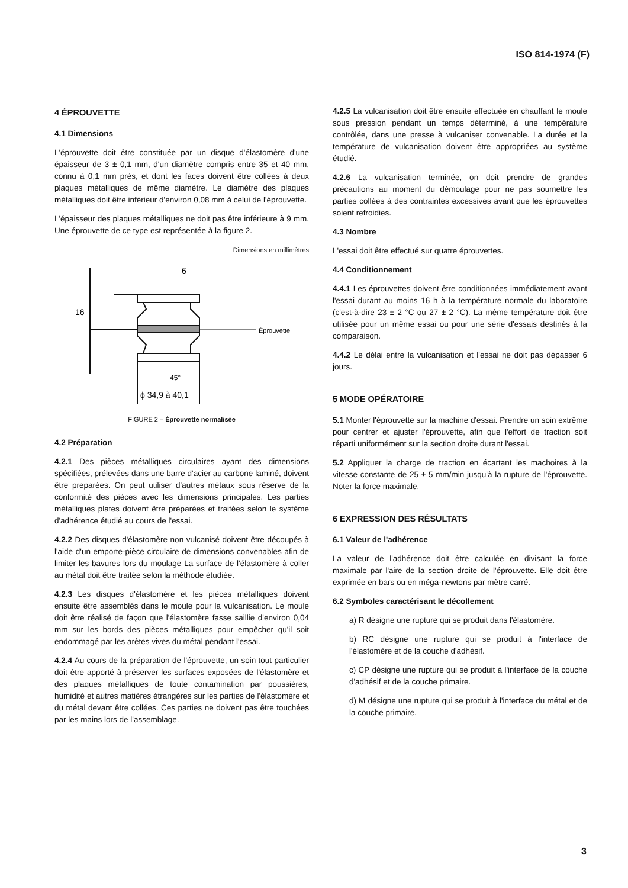ISO 814-1974 (F)
4 ÉPROUVETTE
4.1 Dimensions
L'éprouvette doit être constituée par un disque d'élastomère d'une épaisseur de 3 ± 0,1 mm, d'un diamètre compris entre 35 et 40 mm, connu à 0,1 mm près, et dont les faces doivent être collées à deux plaques métalliques de même diamètre. Le diamètre des plaques métalliques doit être inférieur d'environ 0,08 mm à celui de l'éprouvette.
L'épaisseur des plaques métalliques ne doit pas être inférieure à 9 mm. Une éprouvette de ce type est représentée à la figure 2.
Dimensions en millimètres
6
16
Éprouvette
45°
ϕ 34,9 à 40,1
FIGURE 2 – Éprouvette normalisée
4.2 Préparation
4.2.1 Des pièces métalliques circulaires ayant des dimensions spécifiées, prélevées dans une barre d'acier au carbone laminé, doivent être preparées. On peut utiliser d'autres métaux sous réserve de la conformité des pièces avec les dimensions principales. Les parties métalliques plates doivent être préparées et traitées selon le système d'adhérence étudié au cours de l'essai.
4.2.2 Des disques d'élastomère non vulcanisé doivent être découpés à l'aide d'un emporte-pièce circulaire de dimensions convenables afin de limiter les bavures lors du moulage La surface de l'élastomère à coller au métal doit être traitée selon la méthode étudiée.
4.2.3 Les disques d'élastomère et les pièces métalliques doivent ensuite être assemblés dans le moule pour la vulcanisation. Le moule doit être réalisé de façon que l'élastomère fasse saillie d'environ 0,04 mm sur les bords des pièces métalliques pour empêcher qu'il soit endommagé par les arêtes vives du métal pendant l'essai.
4.2.4 Au cours de la préparation de l'éprouvette, un soin tout particulier doit être apporté à préserver les surfaces exposées de l'élastomère et des plaques métalliques de toute contamination par poussières, humidité et autres matières étrangères sur les parties de l'élastomère et du métal devant être collées. Ces parties ne doivent pas être touchées par les mains lors de l'assemblage.
4.2.5 La vulcanisation doit être ensuite effectuée en chauffant le moule sous pression pendant un temps déterminé, à une température contrôlée, dans une presse à vulcaniser convenable. La durée et la température de vulcanisation doivent être appropriées au système étudié.
4.2.6 La vulcanisation terminée, on doit prendre de grandes précautions au moment du démoulage pour ne pas soumettre les parties collées à des contraintes excessives avant que les éprouvettes soient refroidies.
4.3 Nombre
L'essai doit être effectué sur quatre éprouvettes.
4.4 Conditionnement
4.4.1 Les éprouvettes doivent être conditionnées immédiatement avant l'essai durant au moins 16 h à la température normale du laboratoire (c'est-à-dire 23 ± 2 °C ou 27 ± 2 °C). La même température doit être utilisée pour un même essai ou pour une série d'essais destinés à la comparaison.
4.4.2 Le délai entre la vulcanisation et l'essai ne doit pas dépasser 6 jours.
5 MODE OPÉRATOIRE
5.1 Monter l'éprouvette sur la machine d'essai. Prendre un soin extrême pour centrer et ajuster l'éprouvette, afin que l'effort de traction soit réparti uniformément sur la section droite durant l'essai.
5.2 Appliquer la charge de traction en écartant les machoires à la vitesse constante de 25 ± 5 mm/min jusqu'à la rupture de l'éprouvette. Noter la force maximale.
6 EXPRESSION DES RÉSULTATS
6.1 Valeur de l'adhérence
La valeur de l'adhérence doit être calculée en divisant la force maximale par l'aire de la section droite de l'éprouvette. Elle doit être exprimée en bars ou en méga-newtons par mètre carré.
6.2 Symboles caractérisant le décollement
a) R désigne une rupture qui se produit dans l'élastomère.
b) RC désigne une rupture qui se produit à l'interface de l'élastomère et de la couche d'adhésif.
c) CP désigne une rupture qui se produit à l'interface de la couche d'adhésif et de la couche primaire.
d) M désigne une rupture qui se produit à l'interface du métal et de la couche primaire.
3